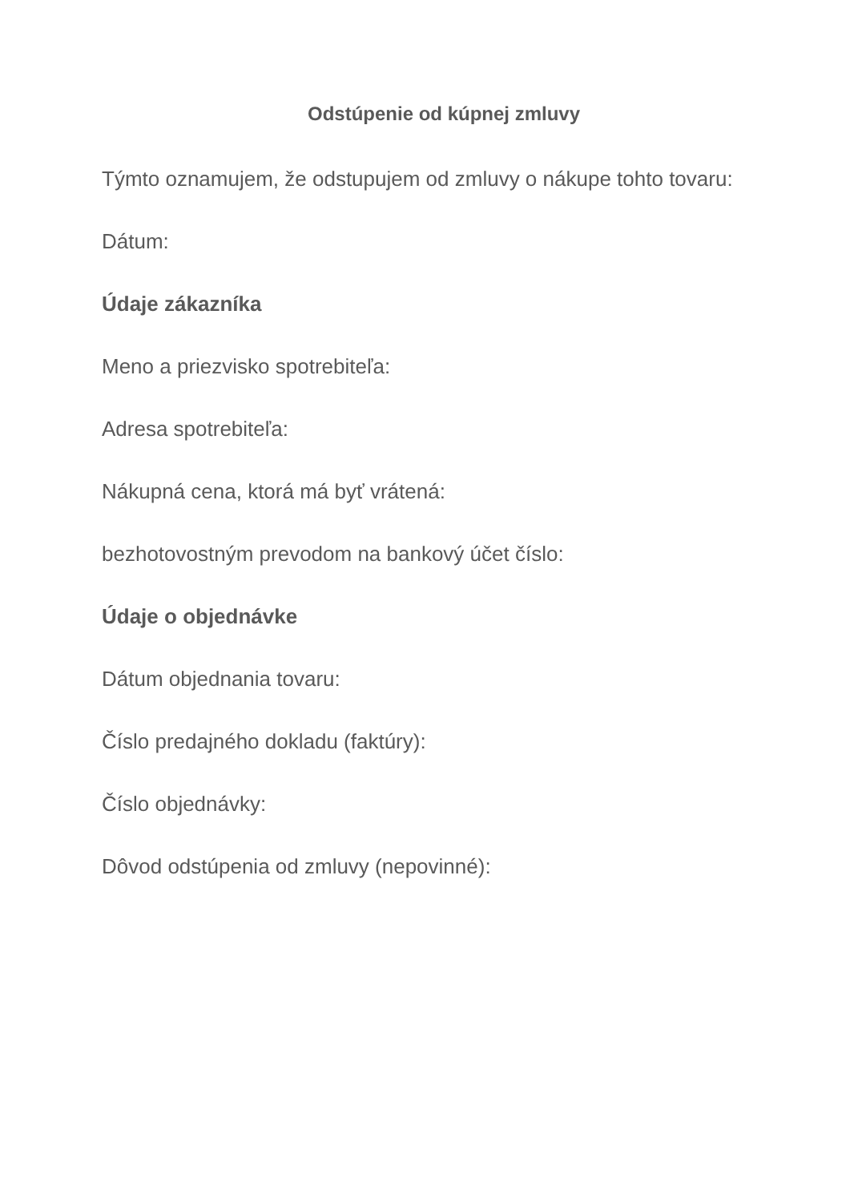Odstúpenie od kúpnej zmluvy
Týmto oznamujem, že odstupujem od zmluvy o nákupe tohto tovaru:
Dátum:
Údaje zákazníka
Meno a priezvisko spotrebiteľa:
Adresa spotrebiteľa:
Nákupná cena, ktorá má byť vrátená:
bezhotovostným prevodom na bankový účet číslo:
Údaje o objednávke
Dátum objednania tovaru:
Číslo predajného dokladu (faktúry):
Číslo objednávky:
Dôvod odstúpenia od zmluvy (nepovinné):